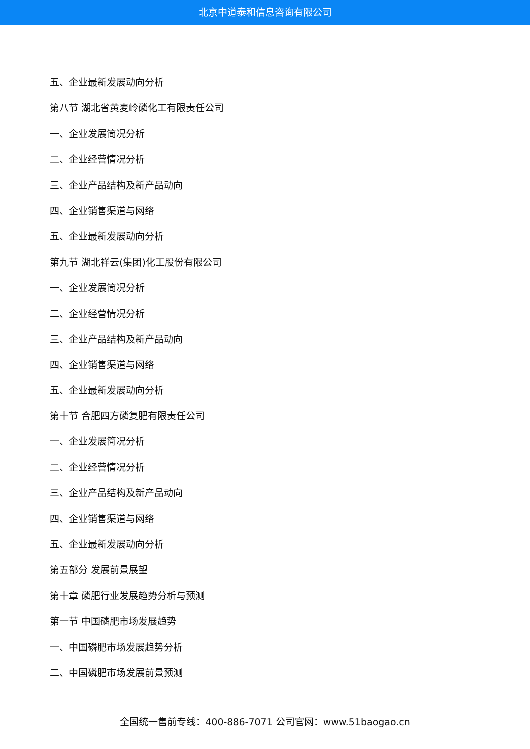北京中道泰和信息咨询有限公司
五、企业最新发展动向分析
第八节 湖北省黄麦岭磷化工有限责任公司
一、企业发展简况分析
二、企业经营情况分析
三、企业产品结构及新产品动向
四、企业销售渠道与网络
五、企业最新发展动向分析
第九节 湖北祥云(集团)化工股份有限公司
一、企业发展简况分析
二、企业经营情况分析
三、企业产品结构及新产品动向
四、企业销售渠道与网络
五、企业最新发展动向分析
第十节 合肥四方磷复肥有限责任公司
一、企业发展简况分析
二、企业经营情况分析
三、企业产品结构及新产品动向
四、企业销售渠道与网络
五、企业最新发展动向分析
第五部分 发展前景展望
第十章 磷肥行业发展趋势分析与预测
第一节 中国磷肥市场发展趋势
一、中国磷肥市场发展趋势分析
二、中国磷肥市场发展前景预测
全国统一售前专线：400-886-7071 公司官网：www.51baogao.cn